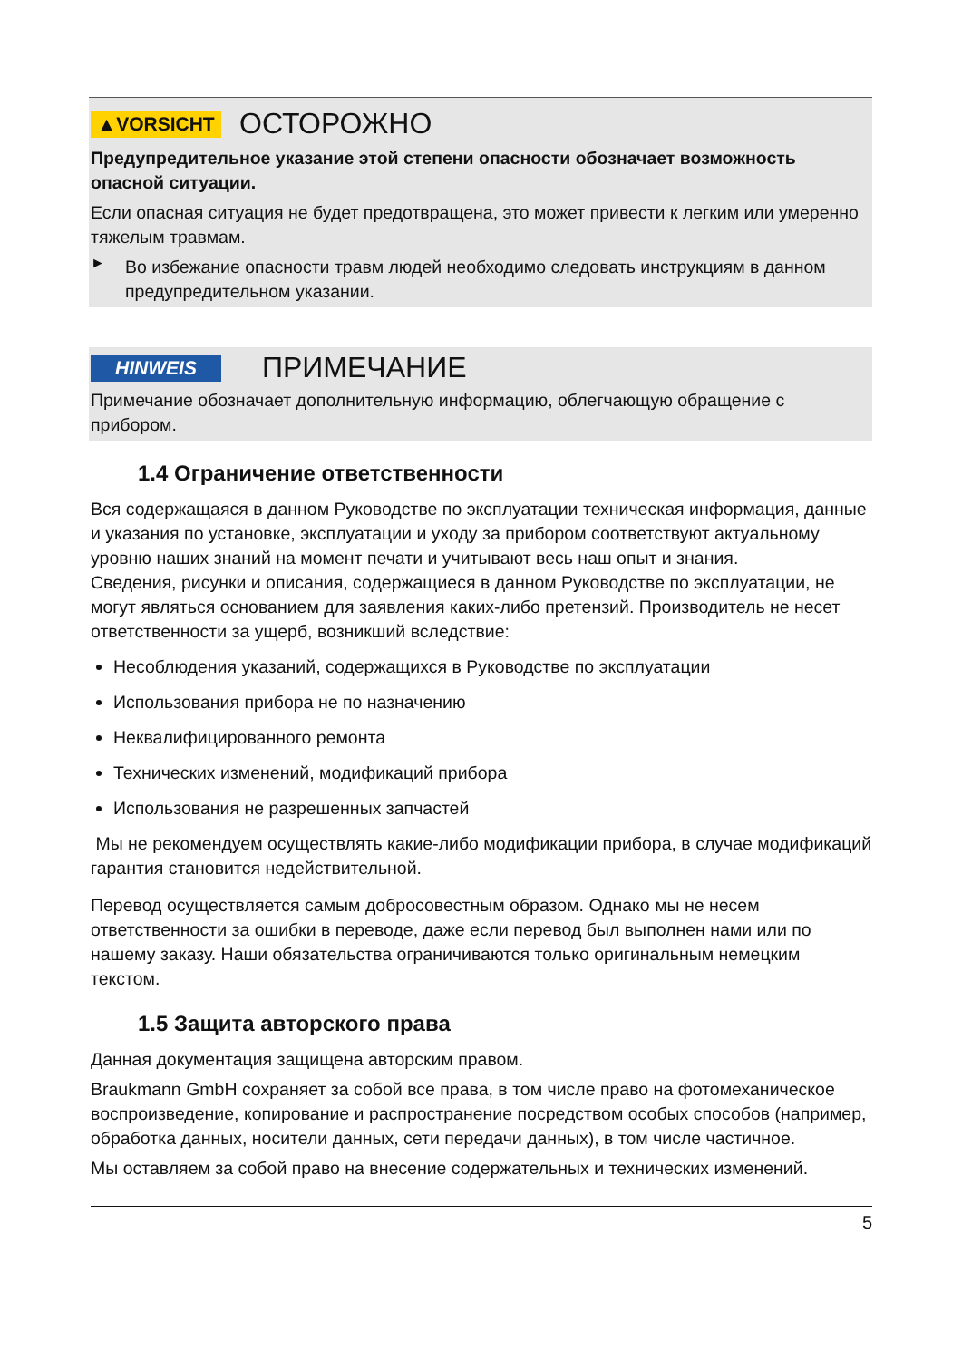▲VORSICHT ОСТОРОЖНО
Предупредительное указание этой степени опасности обозначает возможность опасной ситуации.
Если опасная ситуация не будет предотвращена, это может привести к легким или умеренно тяжелым травмам.
►
Во избежание опасности травм людей необходимо следовать инструкциям в данном предупредительном указании.
HINWEIS ПРИМЕЧАНИЕ
Примечание обозначает дополнительную информацию, облегчающую обращение с прибором.
1.4 Ограничение ответственности
Вся содержащаяся в данном Руководстве по эксплуатации техническая информация, данные и указания по установке, эксплуатации и уходу за прибором соответствуют актуальному уровню наших знаний на момент печати и учитывают весь наш опыт и знания.
Сведения, рисунки и описания, содержащиеся в данном Руководстве по эксплуатации, не могут являться основанием для заявления каких-либо претензий. Производитель не несет ответственности за ущерб, возникший вследствие:
Несоблюдения указаний, содержащихся в Руководстве по эксплуатации
Использования прибора не по назначению
Неквалифицированного ремонта
Технических изменений, модификаций прибора
Использования не разрешенных запчастей
Мы не рекомендуем осуществлять какие-либо модификации прибора, в случае модификаций гарантия становится недействительной.
Перевод осуществляется самым добросовестным образом. Однако мы не несем ответственности за ошибки в переводе, даже если перевод был выполнен нами или по нашему заказу. Наши обязательства ограничиваются только оригинальным немецким текстом.
1.5 Защита авторского права
Данная документация защищена авторским правом.
Braukmann GmbH сохраняет за собой все права, в том числе право на фотомеханическое воспроизведение, копирование и распространение посредством особых способов (например, обработка данных, носители данных, сети передачи данных), в том числе частичное.
Мы оставляем за собой право на внесение содержательных и технических изменений.
5